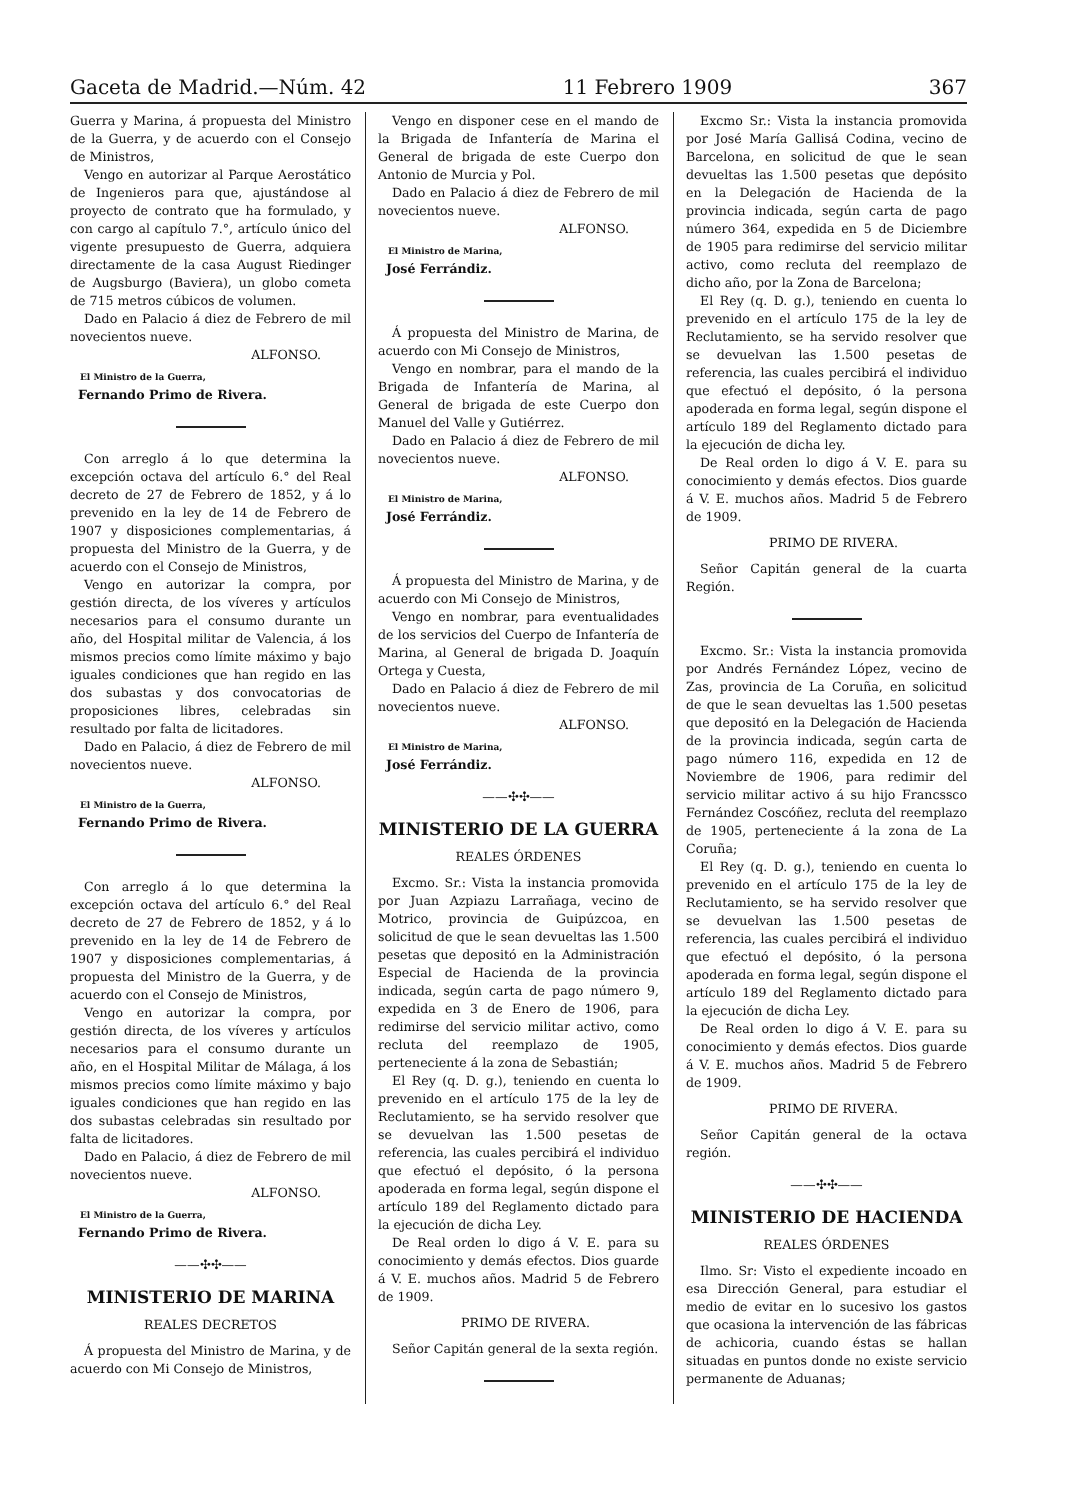Gaceta de Madrid.—Núm. 42 11 Febrero 1909 367
Guerra y Marina, á propuesta del Ministro de la Guerra, y de acuerdo con el Consejo de Ministros,
Vengo en autorizar al Parque Aerostático de Ingenieros para que, ajustándose al proyecto de contrato que ha formulado, y con cargo al capítulo 7.°, artículo único del vigente presupuesto de Guerra, adquiera directamente de la casa August Riedinger de Augsburgo (Baviera), un globo cometa de 715 metros cúbicos de volumen.
Dado en Palacio á diez de Febrero de mil novecientos nueve.
ALFONSO.
El Ministro de la Guerra,
Fernando Primo de Rivera.
Con arreglo á lo que determina la excepción octava del artículo 6.° del Real decreto de 27 de Febrero de 1852, y á lo prevenido en la ley de 14 de Febrero de 1907 y disposiciones complementarias, á propuesta del Ministro de la Guerra, y de acuerdo con el Consejo de Ministros,
Vengo en autorizar la compra, por gestión directa, de los víveres y artículos necesarios para el consumo durante un año, del Hospital militar de Valencia, á los mismos precios como límite máximo y bajo iguales condiciones que han regido en las dos subastas y dos convocatorias de proposiciones libres, celebradas sin resultado por falta de licitadores.
Dado en Palacio, á diez de Febrero de mil novecientos nueve.
ALFONSO.
El Ministro de la Guerra,
Fernando Primo de Rivera.
Con arreglo á lo que determina la excepción octava del artículo 6.° del Real decreto de 27 de Febrero de 1852, y á lo prevenido en la ley de 14 de Febrero de 1907 y disposiciones complementarias, á propuesta del Ministro de la Guerra, y de acuerdo con el Consejo de Ministros,
Vengo en autorizar la compra, por gestión directa, de los víveres y artículos necesarios para el consumo durante un año, en el Hospital Militar de Málaga, á los mismos precios como límite máximo y bajo iguales condiciones que han regido en las dos subastas celebradas sin resultado por falta de licitadores.
Dado en Palacio, á diez de Febrero de mil novecientos nueve.
ALFONSO.
El Ministro de la Guerra,
Fernando Primo de Rivera.
——✣✣——
MINISTERIO DE MARINA
REALES DECRETOS
Á propuesta del Ministro de Marina, y de acuerdo con Mi Consejo de Ministros,
Vengo en disponer cese en el mando de la Brigada de Infantería de Marina el General de brigada de este Cuerpo don Antonio de Murcia y Pol.
Dado en Palacio á diez de Febrero de mil novecientos nueve.
ALFONSO.
El Ministro de Marina,
José Ferrándiz.
Á propuesta del Ministro de Marina, de acuerdo con Mi Consejo de Ministros,
Vengo en nombrar, para el mando de la Brigada de Infantería de Marina, al General de brigada de este Cuerpo don Manuel del Valle y Gutiérrez.
Dado en Palacio á diez de Febrero de mil novecientos nueve.
ALFONSO.
El Ministro de Marina,
José Ferrándiz.
Á propuesta del Ministro de Marina, y de acuerdo con Mi Consejo de Ministros,
Vengo en nombrar, para eventualidades de los servicios del Cuerpo de Infantería de Marina, al General de brigada D. Joaquín Ortega y Cuesta,
Dado en Palacio á diez de Febrero de mil novecientos nueve.
ALFONSO.
El Ministro de Marina,
José Ferrándiz.
——✣✣——
MINISTERIO DE LA GUERRA
REALES ÓRDENES
Excmo. Sr.: Vista la instancia promovida por Juan Azpiazu Larrañaga, vecino de Motrico, provincia de Guipúzcoa, en solicitud de que le sean devueltas las 1.500 pesetas que depositó en la Administración Especial de Hacienda de la provincia indicada, según carta de pago número 9, expedida en 3 de Enero de 1906, para redimirse del servicio militar activo, como recluta del reemplazo de 1905, perteneciente á la zona de Sebastián;
El Rey (q. D. g.), teniendo en cuenta lo prevenido en el artículo 175 de la ley de Reclutamiento, se ha servido resolver que se devuelvan las 1.500 pesetas de referencia, las cuales percibirá el individuo que efectuó el depósito, ó la persona apoderada en forma legal, según dispone el artículo 189 del Reglamento dictado para la ejecución de dicha Ley.
De Real orden lo digo á V. E. para su conocimiento y demás efectos. Dios guarde á V. E. muchos años. Madrid 5 de Febrero de 1909.
PRIMO DE RIVERA.
Señor Capitán general de la sexta región.
Excmo Sr.: Vista la instancia promovida por José María Gallisá Codina, vecino de Barcelona, en solicitud de que le sean devueltas las 1.500 pesetas que depósito en la Delegación de Hacienda de la provincia indicada, según carta de pago número 364, expedida en 5 de Diciembre de 1905 para redimirse del servicio militar activo, como recluta del reemplazo de dicho año, por la Zona de Barcelona;
El Rey (q. D. g.), teniendo en cuenta lo prevenido en el artículo 175 de la ley de Reclutamiento, se ha servido resolver que se devuelvan las 1.500 pesetas de referencia, las cuales percibirá el individuo que efectuó el depósito, ó la persona apoderada en forma legal, según dispone el artículo 189 del Reglamento dictado para la ejecución de dicha ley.
De Real orden lo digo á V. E. para su conocimiento y demás efectos. Dios guarde á V. E. muchos años. Madrid 5 de Febrero de 1909.
PRIMO DE RIVERA.
Señor Capitán general de la cuarta Región.
Excmo. Sr.: Vista la instancia promovida por Andrés Fernández López, vecino de Zas, provincia de La Coruña, en solicitud de que le sean devueltas las 1.500 pesetas que depositó en la Delegación de Hacienda de la provincia indicada, según carta de pago número 116, expedida en 12 de Noviembre de 1906, para redimir del servicio militar activo á su hijo Francssco Fernández Coscóñez, recluta del reemplazo de 1905, perteneciente á la zona de La Coruña;
El Rey (q. D. g.), teniendo en cuenta lo prevenido en el artículo 175 de la ley de Reclutamiento, se ha servido resolver que se devuelvan las 1.500 pesetas de referencia, las cuales percibirá el individuo que efectuó el depósito, ó la persona apoderada en forma legal, según dispone el artículo 189 del Reglamento dictado para la ejecución de dicha Ley.
De Real orden lo digo á V. E. para su conocimiento y demás efectos. Dios guarde á V. E. muchos años. Madrid 5 de Febrero de 1909.
PRIMO DE RIVERA.
Señor Capitán general de la octava región.
——✣✣——
MINISTERIO DE HACIENDA
REALES ÓRDENES
Ilmo. Sr: Visto el expediente incoado en esa Dirección General, para estudiar el medio de evitar en lo sucesivo los gastos que ocasiona la intervención de las fábricas de achicoria, cuando éstas se hallan situadas en puntos donde no existe servicio permanente de Aduanas;